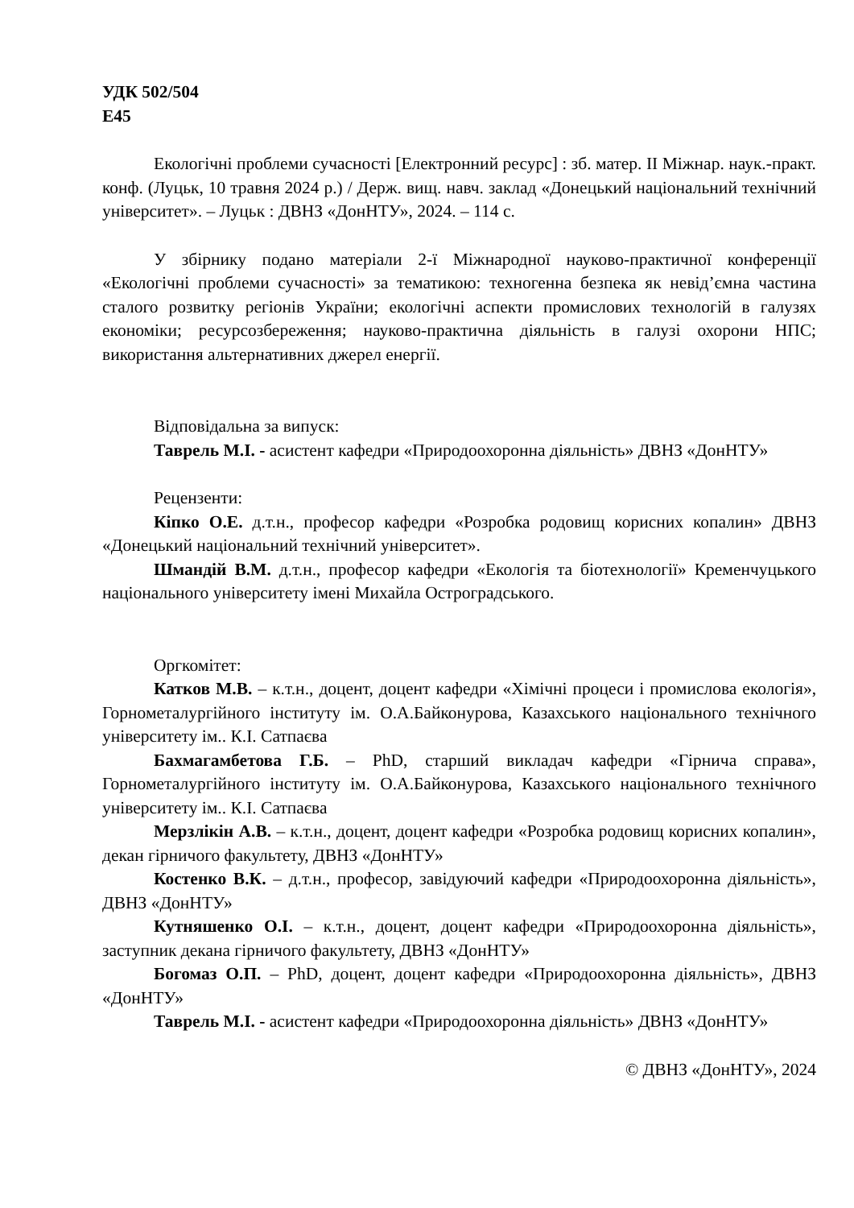УДК 502/504
Е45
Екологічні проблеми сучасності [Електронний ресурс] : зб. матер. ІІ Міжнар. наук.-практ. конф. (Луцьк, 10 травня 2024 р.) / Держ. вищ. навч. заклад «Донецький національний технічний університет». – Луцьк : ДВНЗ «ДонНТУ», 2024. – 114 с.
У збірнику подано матеріали 2-ї Міжнародної науково-практичної конференції «Екологічні проблеми сучасності» за тематикою: техногенна безпека як невід’ємна частина сталого розвитку регіонів України; екологічні аспекти промислових технологій в галузях економіки; ресурсозбереження; науково-практична діяльність в галузі охорони НПС; використання альтернативних джерел енергії.
Відповідальна за випуск:
Таврель М.І. - асистент кафедри «Природоохоронна діяльність» ДВНЗ «ДонНТУ»
Рецензенти:
Кіпко О.Е. д.т.н., професор кафедри «Розробка родовищ корисних копалин» ДВНЗ «Донецький національний технічний університет».
Шмандій В.М. д.т.н., професор кафедри «Екологія та біотехнології» Кременчуцького національного університету імені Михайла Остроградського.
Оргкомітет:
Катков М.В. – к.т.н., доцент, доцент кафедри «Хімічні процеси і промислова екологія», Горнометалургійного інституту ім. О.А.Байконурова, Казахського національного технічного університету ім.. К.І. Сатпаєва
Бахмагамбетова Г.Б. – PhD, старший викладач кафедри «Гірнича справа», Горнометалургійного інституту ім. О.А.Байконурова, Казахського національного технічного університету ім.. К.І. Сатпаєва
Мерзлікін А.В. – к.т.н., доцент, доцент кафедри «Розробка родовищ корисних копалин», декан гірничого факультету, ДВНЗ «ДонНТУ»
Костенко В.К. – д.т.н., професор, завідуючий кафедри «Природоохоронна діяльність», ДВНЗ «ДонНТУ»
Кутняшенко О.І. – к.т.н., доцент, доцент кафедри «Природоохоронна діяльність», заступник декана гірничого факультету, ДВНЗ «ДонНТУ»
Богомаз О.П. – PhD, доцент, доцент кафедри «Природоохоронна діяльність», ДВНЗ «ДонНТУ»
Таврель М.І. - асистент кафедри «Природоохоронна діяльність» ДВНЗ «ДонНТУ»
© ДВНЗ «ДонНТУ», 2024